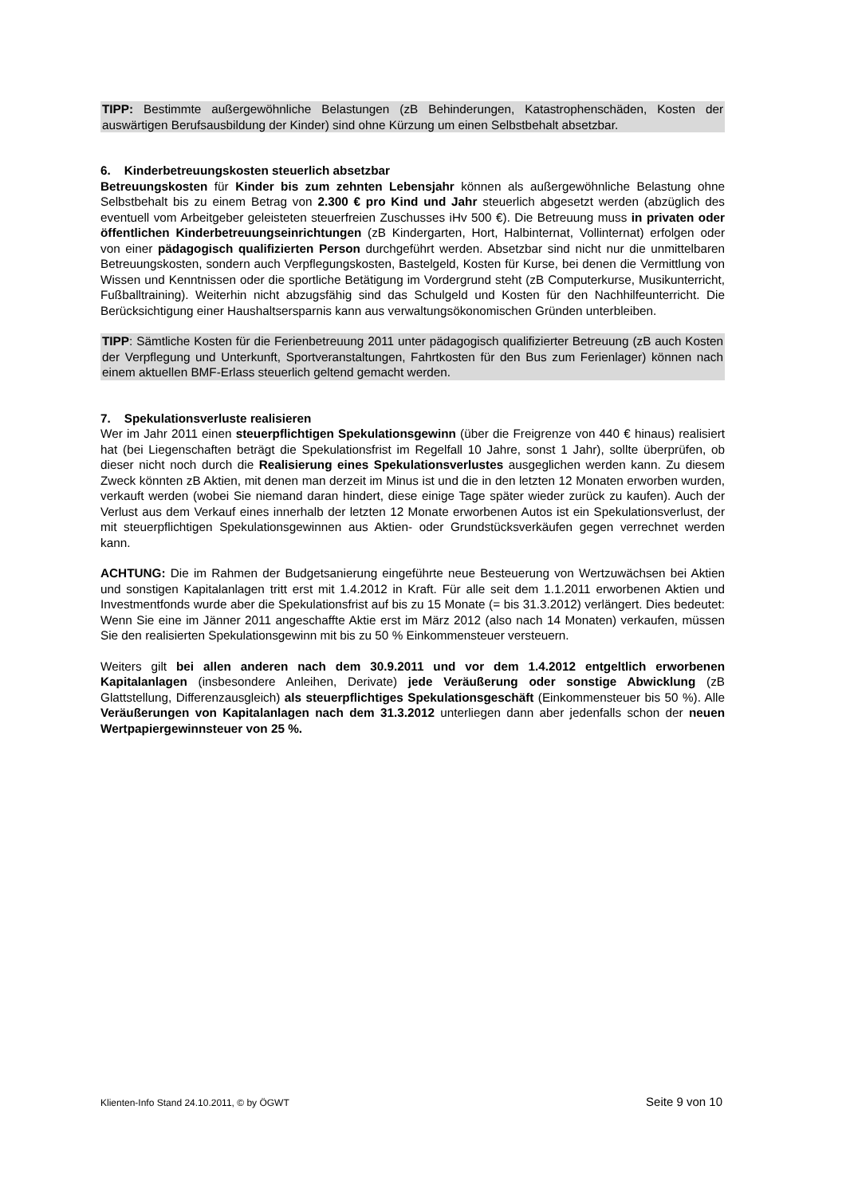TIPP: Bestimmte außergewöhnliche Belastungen (zB Behinderungen, Katastrophenschäden, Kosten der auswärtigen Berufsausbildung der Kinder) sind ohne Kürzung um einen Selbstbehalt absetzbar.
6. Kinderbetreuungskosten steuerlich absetzbar
Betreuungskosten für Kinder bis zum zehnten Lebensjahr können als außergewöhnliche Belastung ohne Selbstbehalt bis zu einem Betrag von 2.300 € pro Kind und Jahr steuerlich abgesetzt werden (abzüglich des eventuell vom Arbeitgeber geleisteten steuerfreien Zuschusses iHv 500 €). Die Betreuung muss in privaten oder öffentlichen Kinderbetreuungseinrichtungen (zB Kindergarten, Hort, Halbinternat, Vollinternat) erfolgen oder von einer pädagogisch qualifizierten Person durchgeführt werden. Absetzbar sind nicht nur die unmittelbaren Betreuungskosten, sondern auch Verpflegungskosten, Bastelgeld, Kosten für Kurse, bei denen die Vermittlung von Wissen und Kenntnissen oder die sportliche Betätigung im Vordergrund steht (zB Computerkurse, Musikunterricht, Fußballtraining). Weiterhin nicht abzugsfähig sind das Schulgeld und Kosten für den Nachhilfeunterricht. Die Berücksichtigung einer Haushaltsersparnis kann aus verwaltungsökonomischen Gründen unterbleiben.
TIPP: Sämtliche Kosten für die Ferienbetreuung 2011 unter pädagogisch qualifizierter Betreuung (zB auch Kosten der Verpflegung und Unterkunft, Sportveranstaltungen, Fahrtkosten für den Bus zum Ferienlager) können nach einem aktuellen BMF-Erlass steuerlich geltend gemacht werden.
7. Spekulationsverluste realisieren
Wer im Jahr 2011 einen steuerpflichtigen Spekulationsgewinn (über die Freigrenze von 440 € hinaus) realisiert hat (bei Liegenschaften beträgt die Spekulationsfrist im Regelfall 10 Jahre, sonst 1 Jahr), sollte überprüfen, ob dieser nicht noch durch die Realisierung eines Spekulationsverlustes ausgeglichen werden kann. Zu diesem Zweck könnten zB Aktien, mit denen man derzeit im Minus ist und die in den letzten 12 Monaten erworben wurden, verkauft werden (wobei Sie niemand daran hindert, diese einige Tage später wieder zurück zu kaufen). Auch der Verlust aus dem Verkauf eines innerhalb der letzten 12 Monate erworbenen Autos ist ein Spekulationsverlust, der mit steuerpflichtigen Spekulationsgewinnen aus Aktien- oder Grundstücksverkäufen gegen verrechnet werden kann.
ACHTUNG: Die im Rahmen der Budgetsanierung eingeführte neue Besteuerung von Wertzuwächsen bei Aktien und sonstigen Kapitalanlagen tritt erst mit 1.4.2012 in Kraft. Für alle seit dem 1.1.2011 erworbenen Aktien und Investmentfonds wurde aber die Spekulationsfrist auf bis zu 15 Monate (= bis 31.3.2012) verlängert. Dies bedeutet: Wenn Sie eine im Jänner 2011 angeschaffte Aktie erst im März 2012 (also nach 14 Monaten) verkaufen, müssen Sie den realisierten Spekulationsgewinn mit bis zu 50 % Einkommensteuer versteuern.
Weiters gilt bei allen anderen nach dem 30.9.2011 und vor dem 1.4.2012 entgeltlich erworbenen Kapitalanlagen (insbesondere Anleihen, Derivate) jede Veräußerung oder sonstige Abwicklung (zB Glattstellung, Differenzausgleich) als steuerpflichtiges Spekulationsgeschäft (Einkommensteuer bis 50 %). Alle Veräußerungen von Kapitalanlagen nach dem 31.3.2012 unterliegen dann aber jedenfalls schon der neuen Wertpapiergewinnsteuer von 25 %.
Klienten-Info Stand 24.10.2011, © by ÖGWT Seite 9 von 10